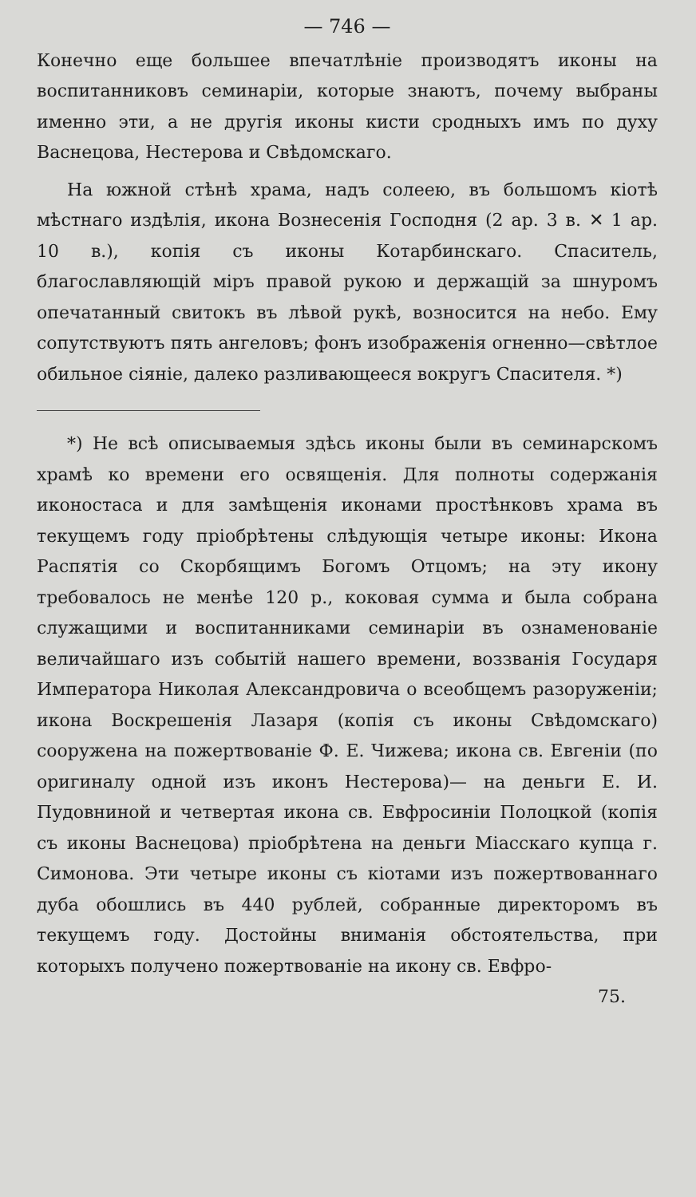— 746 —
Конечно еще большее впечатлѣніе производятъ иконы на воспитанниковъ семинаріи, которые знаютъ, почему выбраны именно эти, а не другія иконы кисти сродныхъ имъ по духу Васнецова, Нестерова и Свѣдомскаго.
На южной стѣнѣ храма, надъ солеею, въ большомъ кіотѣ мѣстнаго издѣлія, икона Вознесенія Господня (2 ар. 3 в. ✕ 1 ар. 10 в.), копія съ иконы Котарбинскаго. Спаситель, благославляющій міръ правой рукою и держащій за шнуромъ опечатанный свитокъ въ лѣвой рукѣ, возносится на небо. Ему сопутствуютъ пять ангеловъ; фонъ изображенія огненно—свѣтлое обильное сіяніе, далеко разливающееся вокругъ Спасителя. *)
*) Не всѣ описываемыя здѣсь иконы были въ семинарскомъ храмѣ ко времени его освященія. Для полноты содержанія иконостаса и для замѣщенія иконами простѣнковъ храма въ текущемъ году пріобрѣтены слѣдующія четыре иконы: Икона Распятія со Скорбящимъ Богомъ Отцомъ; на эту икону требовалось не менѣе 120 р., коковая сумма и была собрана служащими и воспитанниками семинаріи въ ознаменованіе величайшаго изъ событій нашего времени, воззванія Государя Императора Николая Александровича о всеобщемъ разоруженіи; икона Воскрешенія Лазаря (копія съ иконы Свѣдомскаго) сооружена на пожертвованіе Ф. Е. Чижева; икона св. Евгеніи (по оригиналу одной изъ иконъ Нестерова)— на деньги Е. И. Пудовниной и четвертая икона св. Евфросиніи Полоцкой (копія съ иконы Васнецова) пріобрѣтена на деньги Міасскаго купца г. Симонова. Эти четыре иконы съ кіотами изъ пожертвованнаго дуба обошлись въ 440 рублей, собранные директоромъ въ текущемъ году. Достойны вниманія обстоятельства, при которыхъ получено пожертвованіе на икону св. Евфро-
75.